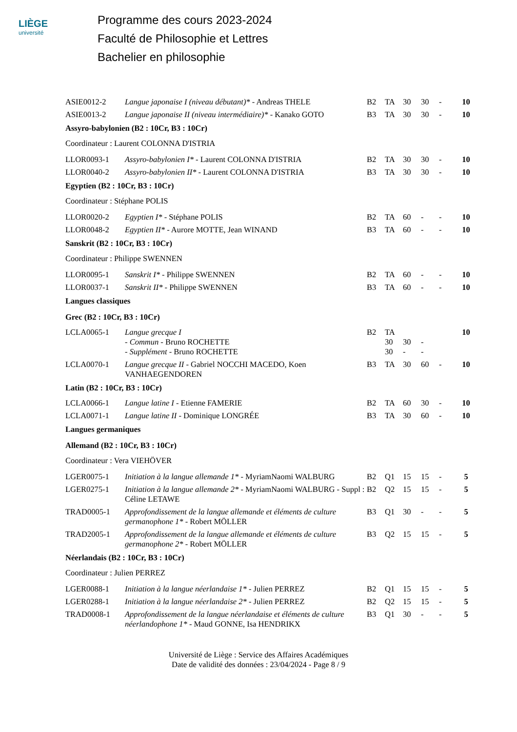LIÈGE
université
Programme des cours 2023-2024
Faculté de Philosophie et Lettres
Bachelier en philosophie
| ASIE0012-2 | Langue japonaise I (niveau débutant)* - Andreas THELE | B2 | TA | 30 | 30 | - | 10 |
| ASIE0013-2 | Langue japonaise II (niveau intermédiaire)* - Kanako GOTO | B3 | TA | 30 | 30 | - | 10 |
| Assyro-babylonien (B2 : 10Cr, B3 : 10Cr) | | | | | | | |
| Coordinateur : Laurent COLONNA D'ISTRIA | | | | | | | |
| LLOR0093-1 | Assyro-babylonien I* - Laurent COLONNA D'ISTRIA | B2 | TA | 30 | 30 | - | 10 |
| LLOR0040-2 | Assyro-babylonien II* - Laurent COLONNA D'ISTRIA | B3 | TA | 30 | 30 | - | 10 |
| Egyptien (B2 : 10Cr, B3 : 10Cr) | | | | | | | |
| Coordinateur : Stéphane POLIS | | | | | | | |
| LLOR0020-2 | Egyptien I* - Stéphane POLIS | B2 | TA | 60 | - | - | 10 |
| LLOR0048-2 | Egyptien II* - Aurore MOTTE, Jean WINAND | B3 | TA | 60 | - | - | 10 |
| Sanskrit (B2 : 10Cr, B3 : 10Cr) | | | | | | | |
| Coordinateur : Philippe SWENNEN | | | | | | | |
| LLOR0095-1 | Sanskrit I* - Philippe SWENNEN | B2 | TA | 60 | - | - | 10 |
| LLOR0037-1 | Sanskrit II* - Philippe SWENNEN | B3 | TA | 60 | - | - | 10 |
| Langues classiques | | | | | | | |
| Grec (B2 : 10Cr, B3 : 10Cr) | | | | | | | |
| LCLA0065-1 | Langue grecque I - Commun - Bruno ROCHETTE - Supplément - Bruno ROCHETTE | B2 | TA 30 30 | 30 - | - - | | 10 |
| LCLA0070-1 | Langue grecque II - Gabriel NOCCHI MACEDO, Koen VANHAEGENDOREN | B3 | TA | 30 | 60 | - | 10 |
| Latin (B2 : 10Cr, B3 : 10Cr) | | | | | | | |
| LCLA0066-1 | Langue latine I - Etienne FAMERIE | B2 | TA | 60 | 30 | - | 10 |
| LCLA0071-1 | Langue latine II - Dominique LONGRÉE | B3 | TA | 30 | 60 | - | 10 |
| Langues germaniques | | | | | | | |
| Allemand (B2 : 10Cr, B3 : 10Cr) | | | | | | | |
| Coordinateur : Vera VIEHÖVER | | | | | | | |
| LGER0075-1 | Initiation à la langue allemande 1* - MyriamNaomi WALBURG | B2 | Q1 | 15 | 15 | - | 5 |
| LGER0275-1 | Initiation à la langue allemande 2* - MyriamNaomi WALBURG - Suppl : Céline LETAWE | B2 | Q2 | 15 | 15 | - | 5 |
| TRAD0005-1 | Approfondissement de la langue allemande et éléments de culture germanophone 1* - Robert MÖLLER | B3 | Q1 | 30 | - | - | 5 |
| TRAD2005-1 | Approfondissement de la langue allemande et éléments de culture germanophone 2* - Robert MÖLLER | B3 | Q2 | 15 | 15 | - | 5 |
| Néerlandais (B2 : 10Cr, B3 : 10Cr) | | | | | | | |
| Coordinateur : Julien PERREZ | | | | | | | |
| LGER0088-1 | Initiation à la langue néerlandaise 1* - Julien PERREZ | B2 | Q1 | 15 | 15 | - | 5 |
| LGER0288-1 | Initiation à la langue néerlandaise 2* - Julien PERREZ | B2 | Q2 | 15 | 15 | - | 5 |
| TRAD0008-1 | Approfondissement de la langue néerlandaise et éléments de culture néerlandophone 1* - Maud GONNE, Isa HENDRIKX | B3 | Q1 | 30 | - | - | 5 |
Université de Liège : Service des Affaires Académiques
Date de validité des données : 23/04/2024 - Page 8 / 9